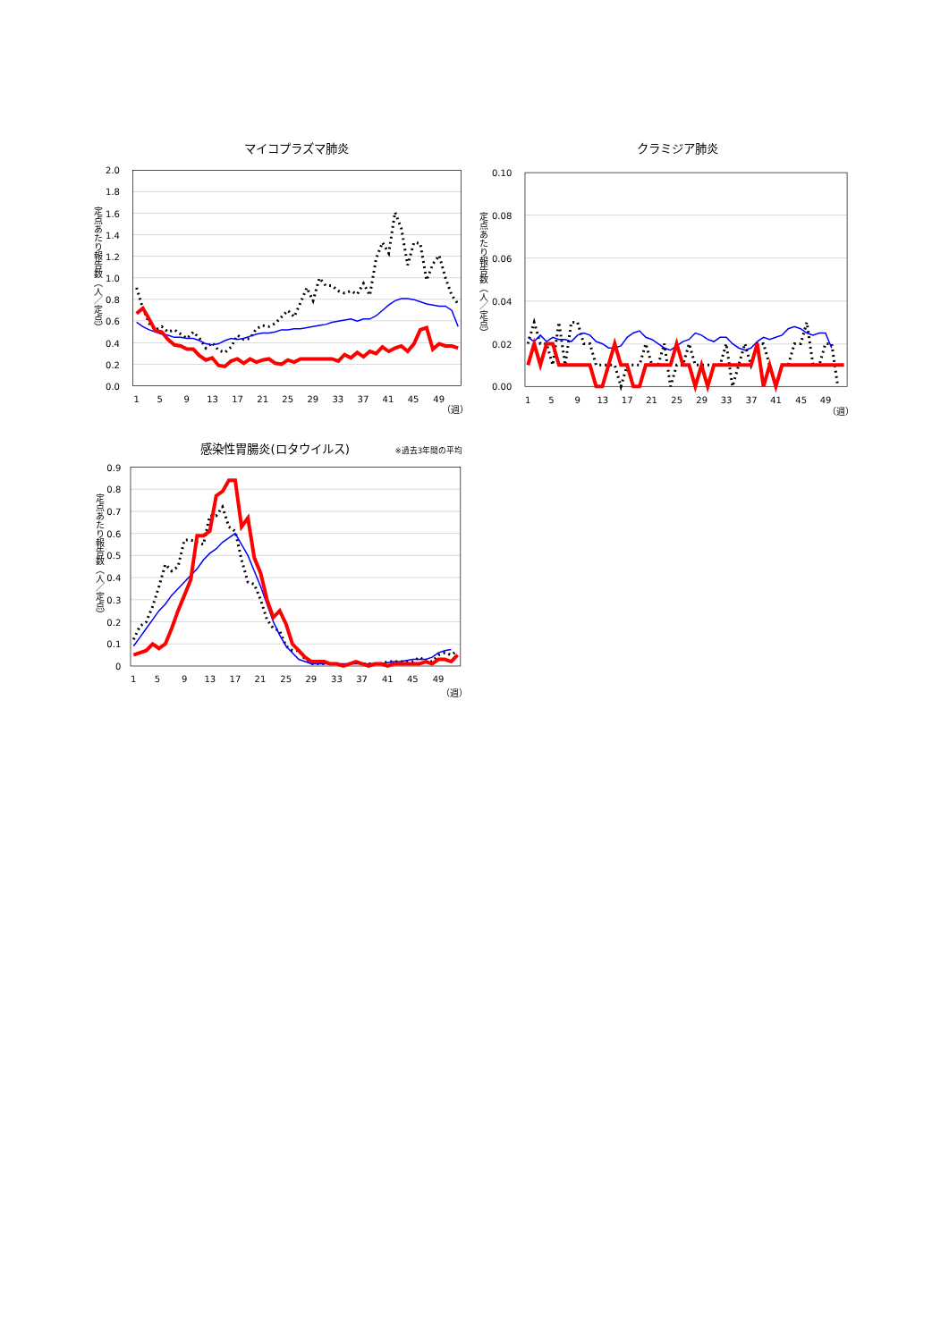マイコプラズマ肺炎
2.0
1.8
1.6
1.4
1.2
1.0
0.8
0.6
0.4
0.2
0.0
定点あたり報告数（人／定点）
1
5
9
13
17
21
25
29
33
37
41
45
49
（週）
クラミジア肺炎
0.10
0.08
0.06
0.04
0.02
0.00
定点あたり報告数（人／定点）
1
5
9
13
17
21
25
29
33
37
41
45
49
（週）
感染性胃腸炎(ロタウイルス)
※過去3年間の平均
0.9
0.8
0.7
0.6
0.5
0.4
0.3
0.2
0.1
0
定点あたり報告数（人／定点）
1
5
9
13
17
21
25
29
33
37
41
45
49
（週）